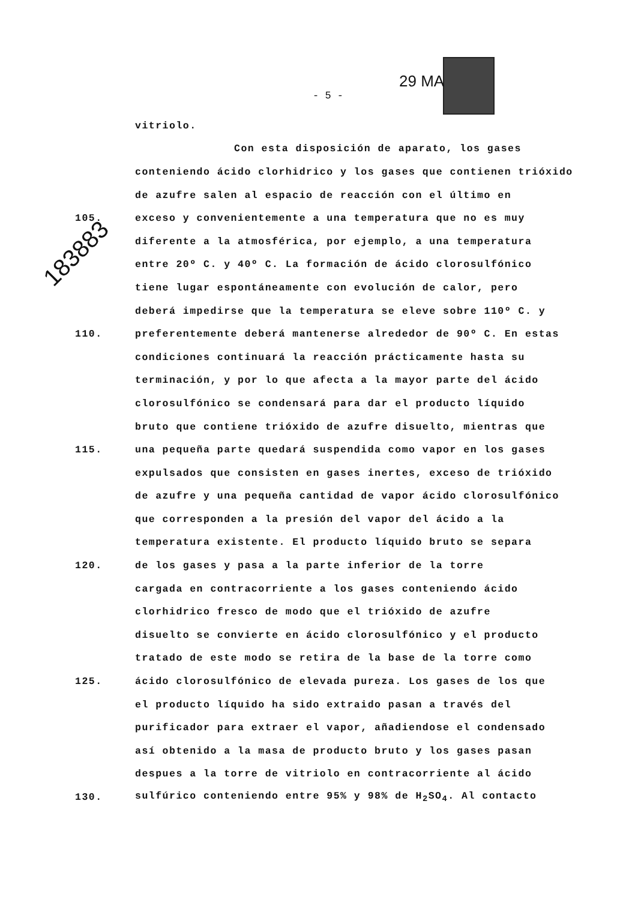29 MA
183883
- 5 -
vitriolo.
Con esta disposición de aparato, los gases
conteniendo ácido clorhidrico y los gases que contienen trióxido
de azufre salen al espacio de reacción con el último en
105.
exceso y convenientemente a una temperatura que no es muy
diferente a la atmosférica, por ejemplo, a una temperatura
entre 20º C. y 40º C. La formación de ácido clorosulfónico
tiene lugar espontáneamente con evolución de calor, pero
deberá impedirse que la temperatura se eleve sobre 110º C. y
110.
preferentemente deberá mantenerse alrededor de 90º C. En estas
condiciones continuará la reacción prácticamente hasta su
terminación, y por lo que afecta a la mayor parte del ácido
clorosulfónico se condensará para dar el producto líquido
bruto que contiene trióxido de azufre disuelto, mientras que
115.
una pequeña parte quedará suspendida como vapor en los gases
expulsados que consisten en gases inertes, exceso de trióxido
de azufre y una pequeña cantidad de vapor ácido clorosulfónico
que corresponden a la presión del vapor del ácido a la
temperatura existente. El producto líquido bruto se separa
120.
de los gases y pasa a la parte inferior de la torre
cargada en contracorriente a los gases conteniendo ácido
clorhidrico fresco de modo que el trióxido de azufre
disuelto se convierte en ácido clorosulfónico y el producto
tratado de este modo se retira de la base de la torre como
125.
ácido clorosulfónico de elevada pureza. Los gases de los que
el producto líquido ha sido extraido pasan a través del
purificador para extraer el vapor, añadiendose el condensado
así obtenido a la masa de producto bruto y los gases pasan
despues a la torre de vitriolo en contracorriente al ácido
130.
sulfúrico conteniendo entre 95% y 98% de H<sub>2</sub>SO<sub>4</sub>. Al contacto